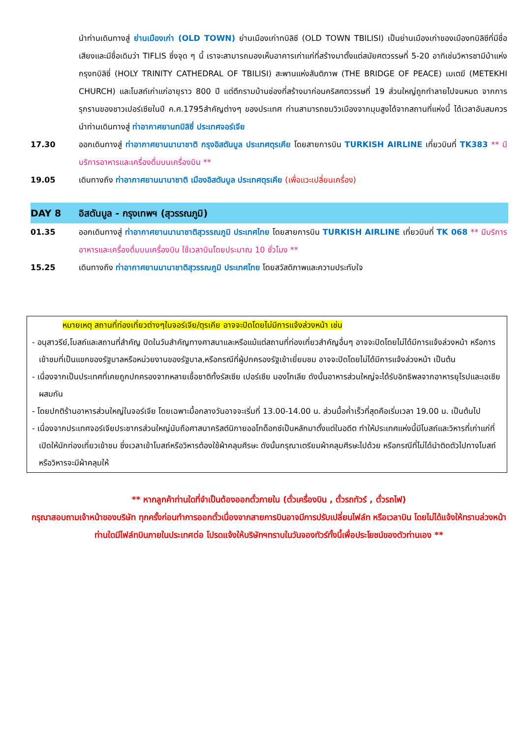นำท่านเดินทางสู่ ย่านเมืองเก่า (OLD TOWN) ย่านเมืองเก่าทบิลิซี (OLD TOWN TBILISI) เป็นย่านเมืองเก่าของเมืองทบิลิซีที่มีชื่อเสียงและมีชื่อเดิมว่า TIFLIS ซึ่งจุด ๆ นี้ เราจะสามารถมองเห็นอาคารเก่าแก่ที่สร้างมาตั้งแต่สมัยศตวรรษที่ 5-20 อาทิเช่นวิหารซามีบ้าแห่งกรุงทบิลิซี่ (HOLY TRINITY CATHEDRAL OF TBILISI) สะพานแห่งสันติภาพ (THE BRIDGE OF PEACE) เมเตฆี (METEKHI CHURCH) และโบสถ์เก่าแก่อายุราว 800 ปี แต่ตึกรามบ้านช่องที่สร้างมาก่อนคริสศตวรรษที่ 19 ส่วนใหญ่ถูกทำลายไปจนหมด จากการรุกรานของชาวเปอร์เซียในปี ค.ศ.1795สำคัญต่างๆ ของประเทศ ท่านสามารถชมวิวเมืองจากมุมสูงได้จากสถานที่แห่งนี้ ได้เวลาอันสมควรนำท่านเดินทางสู่ ท่าอากาศยานทบิลิซี่ ประเทศจอร์เจีย
17.30 ออกเดินทางสู่ ท่าอากาศยานนานาชาติ กรุงอิสตันบูล ประเทศตุรเคีย โดยสายการบิน TURKISH AIRLINE เที่ยวบินที่ TK383 ** มีบริการอาหารและเครื่องดื่มบนเครื่องบิน **
19.05 เดินทางถึง ท่าอากาศยานนานาชาติ เมืองอิสตันบูล ประเทศตุรเคีย (เพื่อแวะเปลี่ยนเครื่อง)
DAY 8 อิสตันบูล - กรุงเทพฯ (สุวรรณภูมิ)
01.35 ออกเดินทางสู่ ท่าอากาศยานนานาชาติสุวรรณภูมิ ประเทศไทย โดยสายการบิน TURKISH AIRLINE เที่ยวบินที่ TK 068 ** มีบริการอาหารและเครื่องดื่มบนเครื่องบิน ใช้เวลาบินโดยประมาณ 10 ชั่วโมง **
15.25 เดินทางถึง ท่าอากาศยานนานาชาติสุวรรณภูมิ ประเทศไทย โดยสวัสดิภาพและความประทับใจ
หมายเหตุ สถานที่ท่องเที่ยวต่างๆในจอร์เจีย/ตุรเคีย อาจจะปิดโดยไม่มีการแจ้งล่วงหน้า เช่น
- อนุสาวรีย์,โบสถ์และสถานที่สำคัญ ปิดในวันสำคัญทางศาสนาและหรือแม้แต่สถานที่ท่องเที่ยวสำคัญอื่นๆ อาจจะปิดโดยไม่ได้มีการแจ้งล่วงหน้า หรือการเข้าชมที่เป็นแขกของรัฐบาลหรือหน่วยงานของรัฐบาล,หรือกรณีที่ผู้ปกครองรัฐเข้าเยี่ยมชม อาจจะปิดโดยไม่ได้มีการแจ้งล่วงหน้า เป็นต้น
- เนื่องจากเป็นประเทศที่เคยถูกปกครองจากหลายเชื้อชาติทั้งรัสเซีย เปอร์เซีย มองโกเลีย ดังนั้นอาหารส่วนใหญ่จะได้รับอิทธิพลจากอาหารยุโรปและเอเชียผสมกัน
- โดยปกติร้านอาหารส่วนใหญ่ในจอร์เจีย โดยเฉพาะมื้อกลางวันอาจจะเริ่มที่ 13.00-14.00 น. ส่วนมื้อค่ำเร็วที่สุดคือเริ่มเวลา 19.00 น. เป็นต้นไป
- เนื่องจากประเทศจอร์เจียประชากรส่วนใหญ่นับถือศาสนาคริสต์นิกายออโทด็อกซ์เป็นหลักมาตั้งแต่ในอดีต ทำให้ประเทศแห่งนี้มีโบสถ์และวิหารที่เก่าแก่ที่เปิดให้นักท่องเที่ยวเข้าชม ซึ่งเวลาเข้าโบสถ์หรือวิหารต้องใช้ผ้าคลุมศีรษะ ดังนั้นกรุณาเตรียมผ้าคลุมศีรษะไปด้วย หรือกรณีที่ไม่ได้นำติดตัวไปทางโบสถ์หรือวิหารจะมีผ้าคลุมให้
** หากลูกค้าท่านใดที่จำเป็นต้องออกตั๋วภายใน (ตั๋วเครื่องบิน , ตั๋วรถทัวร์ , ตั๋วรถไฟ)
กรุณาสอบถามเจ้าหน้าของบริษัท ทุกครั้งก่อนทำการออกตั๋วเนื่องจากสายการบินอาจมีการปรับเปลี่ยนไฟล์ท หรือเวลาบิน โดยไม่ได้แจ้งให้ทราบล่วงหน้า ท่านใดมีไฟล์ทบินภายในประเทศต่อ โปรดแจ้งให้บริษัทฯทราบในวันจองทัวร์ทั้งนี้เพื่อประโยชน์ของตัวท่านเอง **